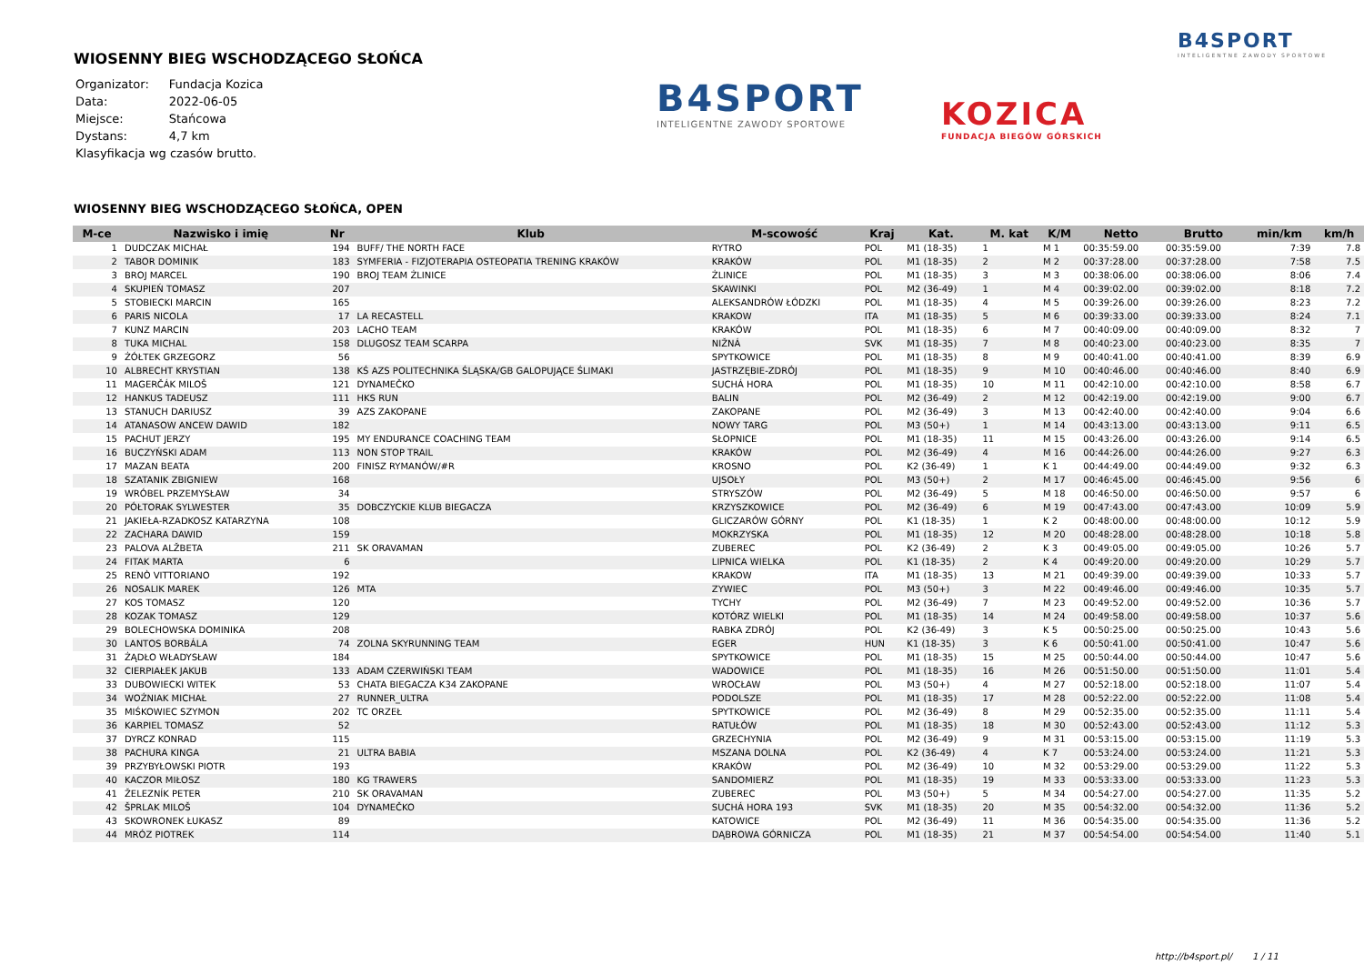WIOSENNY BIEG WSCHODZĄCEGO SŁOŃCA
| Organizator: | Fundacja Kozica |
| Data: | 2022-06-05 |
| Miejsce: | Stańcowa |
| Dystans: | 4,7 km |
| Klasyfikacja wg czasów brutto. | |
B4SPORT
INTELIGENTNE ZAWODY SPORTOWE
KOZICA
FUNDACJA BIEGÓW GÓRSKICH
B4SPORT
INTELIGENTNE ZAWODY SPORTOWE
WIOSENNY BIEG WSCHODZĄCEGO SŁOŃCA, OPEN
| M-ce | Nazwisko i imię | Nr | Klub | M-scowość | Kraj | Kat. | M. kat | K/M | Netto | Brutto | min/km | km/h |
| --- | --- | --- | --- | --- | --- | --- | --- | --- | --- | --- | --- | --- |
| 1 | DUDCZAK MICHAŁ | 194 | BUFF/ THE NORTH FACE | RYTRO | POL | M1 (18-35) | 1 | M 1 | 00:35:59.00 | 00:35:59.00 | 7:39 | 7.8 |
| 2 | TABOR DOMINIK | 183 | SYMFERIA - FIZJOTERAPIA OSTEOPATIA TRENING KRAKÓW | KRAKÓW | POL | M1 (18-35) | 2 | M 2 | 00:37:28.00 | 00:37:28.00 | 7:58 | 7.5 |
| 3 | BROJ MARCEL | 190 | BROJ TEAM ŻLINICE | ŻLINICE | POL | M1 (18-35) | 3 | M 3 | 00:38:06.00 | 00:38:06.00 | 8:06 | 7.4 |
| 4 | SKUPIEŃ TOMASZ | 207 | | SKAWINKI | POL | M2 (36-49) | 1 | M 4 | 00:39:02.00 | 00:39:02.00 | 8:18 | 7.2 |
| 5 | STOBIECKI MARCIN | 165 | | ALEKSANDRÓW ŁÓDZKI | POL | M1 (18-35) | 4 | M 5 | 00:39:26.00 | 00:39:26.00 | 8:23 | 7.2 |
| 6 | PARIS NICOLA | 17 | LA RECASTELL | KRAKOW | ITA | M1 (18-35) | 5 | M 6 | 00:39:33.00 | 00:39:33.00 | 8:24 | 7.1 |
| 7 | KUNZ MARCIN | 203 | LACHO TEAM | KRAKÓW | POL | M1 (18-35) | 6 | M 7 | 00:40:09.00 | 00:40:09.00 | 8:32 | 7 |
| 8 | TUKA MICHAL | 158 | DLUGOSZ TEAM SCARPA | NIŽNÁ | SVK | M1 (18-35) | 7 | M 8 | 00:40:23.00 | 00:40:23.00 | 8:35 | 7 |
| 9 | ŻÓŁTEK GRZEGORZ | 56 | | SPYTKOWICE | POL | M1 (18-35) | 8 | M 9 | 00:40:41.00 | 00:40:41.00 | 8:39 | 6.9 |
| 10 | ALBRECHT KRYSTIAN | 138 | KŚ AZS POLITECHNIKA ŚLĄSKA/GB GALOPUJĄCE ŚLIMAKI | JASTRZĘBIE-ZDRÓJ | POL | M1 (18-35) | 9 | M 10 | 00:40:46.00 | 00:40:46.00 | 8:40 | 6.9 |
| 11 | MAGERČÁK MILOŠ | 121 | DYNAMEČKO | SUCHÁ HORA | POL | M1 (18-35) | 10 | M 11 | 00:42:10.00 | 00:42:10.00 | 8:58 | 6.7 |
| 12 | HANKUS TADEUSZ | 111 | HKS RUN | BALIN | POL | M2 (36-49) | 2 | M 12 | 00:42:19.00 | 00:42:19.00 | 9:00 | 6.7 |
| 13 | STANUCH DARIUSZ | 39 | AZS ZAKOPANE | ZAKOPANE | POL | M2 (36-49) | 3 | M 13 | 00:42:40.00 | 00:42:40.00 | 9:04 | 6.6 |
| 14 | ATANASOW ANCEW DAWID | 182 | | NOWY TARG | POL | M3 (50+) | 1 | M 14 | 00:43:13.00 | 00:43:13.00 | 9:11 | 6.5 |
| 15 | PACHUT JERZY | 195 | MY ENDURANCE COACHING TEAM | SŁOPNICE | POL | M1 (18-35) | 11 | M 15 | 00:43:26.00 | 00:43:26.00 | 9:14 | 6.5 |
| 16 | BUCZYŃSKI ADAM | 113 | NON STOP TRAIL | KRAKÓW | POL | M2 (36-49) | 4 | M 16 | 00:44:26.00 | 00:44:26.00 | 9:27 | 6.3 |
| 17 | MAZAN BEATA | 200 | FINISZ RYMANÓW/#R | KROSNO | POL | K2 (36-49) | 1 | K 1 | 00:44:49.00 | 00:44:49.00 | 9:32 | 6.3 |
| 18 | SZATANIK ZBIGNIEW | 168 | | UJSOŁY | POL | M3 (50+) | 2 | M 17 | 00:46:45.00 | 00:46:45.00 | 9:56 | 6 |
| 19 | WRÓBEL PRZEMYSŁAW | 34 | | STRYSZÓW | POL | M2 (36-49) | 5 | M 18 | 00:46:50.00 | 00:46:50.00 | 9:57 | 6 |
| 20 | PÓŁTORAK SYLWESTER | 35 | DOBCZYCKIE KLUB BIEGACZA | KRZYSZKOWICE | POL | M2 (36-49) | 6 | M 19 | 00:47:43.00 | 00:47:43.00 | 10:09 | 5.9 |
| 21 | JAKIEŁA-RZADKOSZ KATARZYNA | 108 | | GLICZARÓW GÓRNY | POL | K1 (18-35) | 1 | K 2 | 00:48:00.00 | 00:48:00.00 | 10:12 | 5.9 |
| 22 | ZACHARA DAWID | 159 | | MOKRZYSKA | POL | M1 (18-35) | 12 | M 20 | 00:48:28.00 | 00:48:28.00 | 10:18 | 5.8 |
| 23 | PALOVA ALŽBETA | 211 | SK ORAVAMAN | ZUBEREC | POL | K2 (36-49) | 2 | K 3 | 00:49:05.00 | 00:49:05.00 | 10:26 | 5.7 |
| 24 | FITAK MARTA | 6 | | LIPNICA WIELKA | POL | K1 (18-35) | 2 | K 4 | 00:49:20.00 | 00:49:20.00 | 10:29 | 5.7 |
| 25 | RENÒ VITTORIANO | 192 | | KRAKOW | ITA | M1 (18-35) | 13 | M 21 | 00:49:39.00 | 00:49:39.00 | 10:33 | 5.7 |
| 26 | NOSALIK MAREK | 126 | MTA | ZYWIEC | POL | M3 (50+) | 3 | M 22 | 00:49:46.00 | 00:49:46.00 | 10:35 | 5.7 |
| 27 | KOS TOMASZ | 120 | | TYCHY | POL | M2 (36-49) | 7 | M 23 | 00:49:52.00 | 00:49:52.00 | 10:36 | 5.7 |
| 28 | KOZAK TOMASZ | 129 | | KOTÓRZ WIELKI | POL | M1 (18-35) | 14 | M 24 | 00:49:58.00 | 00:49:58.00 | 10:37 | 5.6 |
| 29 | BOLECHOWSKA DOMINIKA | 208 | | RABKA ZDRÓJ | POL | K2 (36-49) | 3 | K 5 | 00:50:25.00 | 00:50:25.00 | 10:43 | 5.6 |
| 30 | LANTOS BORBÁLA | 74 | ZOLNA SKYRUNNING TEAM | EGER | HUN | K1 (18-35) | 3 | K 6 | 00:50:41.00 | 00:50:41.00 | 10:47 | 5.6 |
| 31 | ŻĄDŁO WŁADYSŁAW | 184 | | SPYTKOWICE | POL | M1 (18-35) | 15 | M 25 | 00:50:44.00 | 00:50:44.00 | 10:47 | 5.6 |
| 32 | CIERPIAŁEK JAKUB | 133 | ADAM CZERWIŃSKI TEAM | WADOWICE | POL | M1 (18-35) | 16 | M 26 | 00:51:50.00 | 00:51:50.00 | 11:01 | 5.4 |
| 33 | DUBOWIECKI WITEK | 53 | CHATA BIEGACZA K34 ZAKOPANE | WROCŁAW | POL | M3 (50+) | 4 | M 27 | 00:52:18.00 | 00:52:18.00 | 11:07 | 5.4 |
| 34 | WOŹNIAK MICHAŁ | 27 | RUNNER_ULTRA | PODOLSZE | POL | M1 (18-35) | 17 | M 28 | 00:52:22.00 | 00:52:22.00 | 11:08 | 5.4 |
| 35 | MIŚKOWIEC SZYMON | 202 | TC ORZEŁ | SPYTKOWICE | POL | M2 (36-49) | 8 | M 29 | 00:52:35.00 | 00:52:35.00 | 11:11 | 5.4 |
| 36 | KARPIEL TOMASZ | 52 | | RATUŁÓW | POL | M1 (18-35) | 18 | M 30 | 00:52:43.00 | 00:52:43.00 | 11:12 | 5.3 |
| 37 | DYRCZ KONRAD | 115 | | GRZECHYNIA | POL | M2 (36-49) | 9 | M 31 | 00:53:15.00 | 00:53:15.00 | 11:19 | 5.3 |
| 38 | PACHURA KINGA | 21 | ULTRA BABIA | MSZANA DOLNA | POL | K2 (36-49) | 4 | K 7 | 00:53:24.00 | 00:53:24.00 | 11:21 | 5.3 |
| 39 | PRZYBYŁOWSKI PIOTR | 193 | | KRAKÓW | POL | M2 (36-49) | 10 | M 32 | 00:53:29.00 | 00:53:29.00 | 11:22 | 5.3 |
| 40 | KACZOR MIŁOSZ | 180 | KG TRAWERS | SANDOMIERZ | POL | M1 (18-35) | 19 | M 33 | 00:53:33.00 | 00:53:33.00 | 11:23 | 5.3 |
| 41 | ŽELEZNÍK PETER | 210 | SK ORAVAMAN | ZUBEREC | POL | M3 (50+) | 5 | M 34 | 00:54:27.00 | 00:54:27.00 | 11:35 | 5.2 |
| 42 | ŠPRLAK MILOŠ | 104 | DYNAMEČKO | SUCHÁ HORA 193 | SVK | M1 (18-35) | 20 | M 35 | 00:54:32.00 | 00:54:32.00 | 11:36 | 5.2 |
| 43 | SKOWRONEK ŁUKASZ | 89 | | KATOWICE | POL | M2 (36-49) | 11 | M 36 | 00:54:35.00 | 00:54:35.00 | 11:36 | 5.2 |
| 44 | MRÓZ PIOTREK | 114 | | DĄBROWA GÓRNICZA | POL | M1 (18-35) | 21 | M 37 | 00:54:54.00 | 00:54:54.00 | 11:40 | 5.1 |
http://b4sport.pl/ 1 / 11